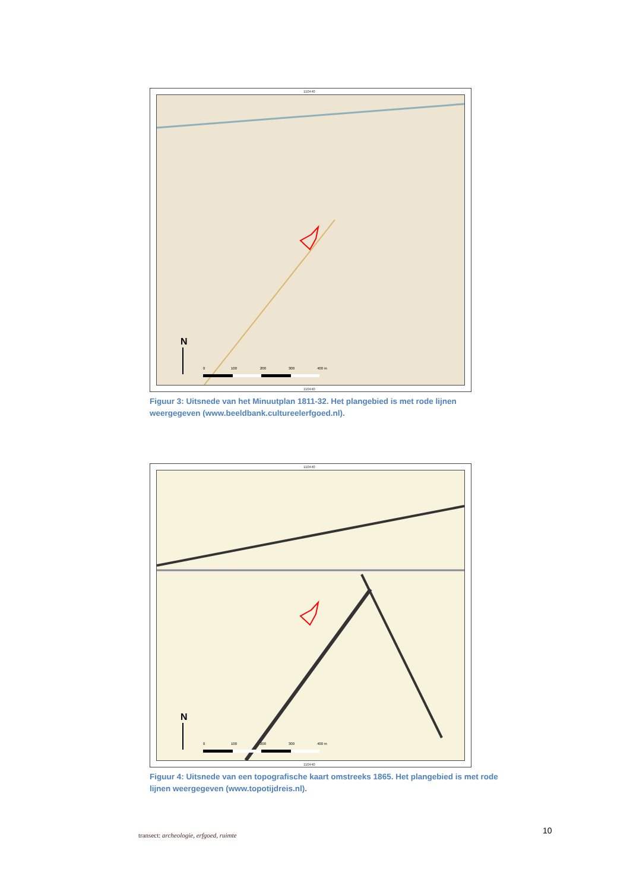110440
N
0
100
200
300
400 m
110440
Figuur 3: Uitsnede van het Minuutplan 1811-32. Het plangebied is met rode lijnen weergegeven (www.beeldbank.cultureelerfgoed.nl).
110440
N
0
100
200
300
400 m
110440
Figuur 4: Uitsnede van een topografische kaart omstreeks 1865. Het plangebied is met rode lijnen weergegeven (www.topotijdreis.nl).
10
transect: archeologie, erfgoed, ruimte